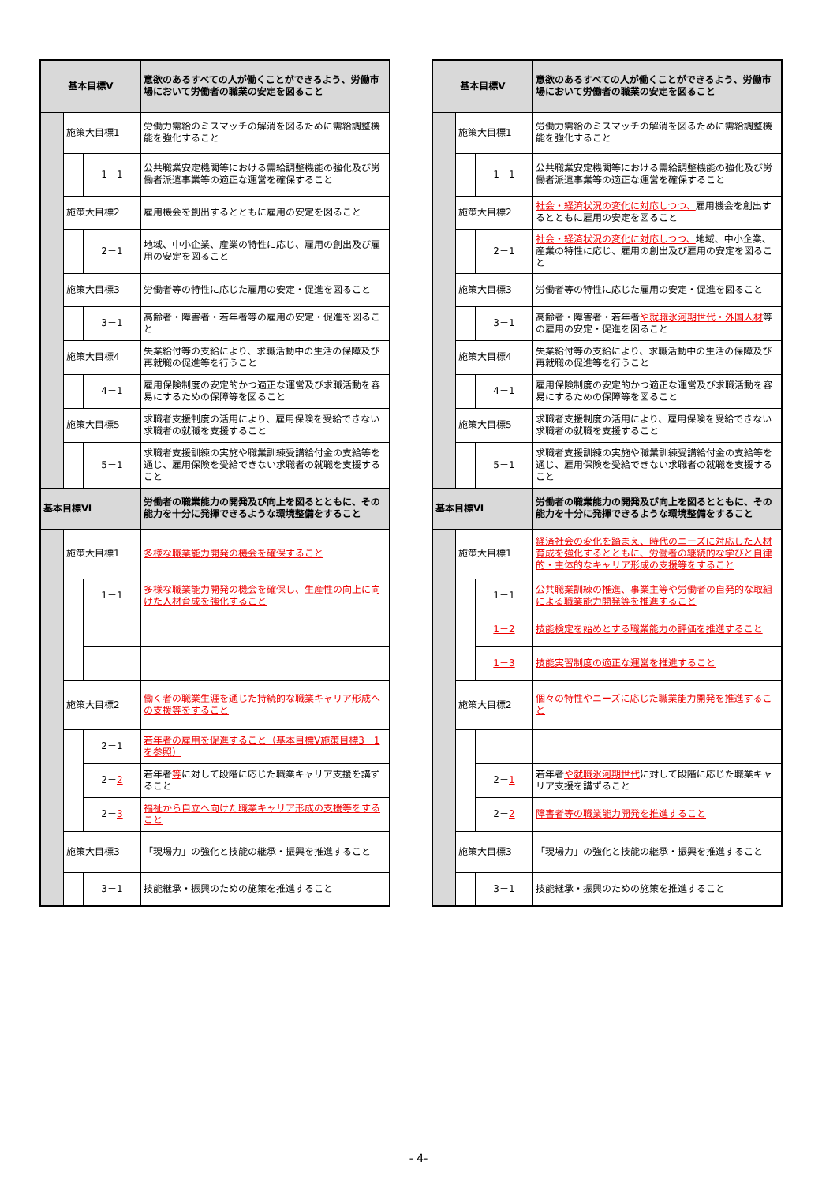| 基本目標Ⅴ | | | 意欲のあるすべての人が働くことができるよう、労働市場において労働者の職業の安定を図ること |
| | 施策大目標1 | | 労働力需給のミスマッチの解消を図るために需給調整機能を強化すること |
| | | 1－1 | 公共職業安定機関等における需給調整機能の強化及び労働者派遣事業等の適正な運営を確保すること |
| | 施策大目標2 | | 雇用機会を創出するとともに雇用の安定を図ること |
| | | 2－1 | 地域、中小企業、産業の特性に応じ、雇用の創出及び雇用の安定を図ること |
| | 施策大目標3 | | 労働者等の特性に応じた雇用の安定・促進を図ること |
| | | 3－1 | 高齢者・障害者・若年者等の雇用の安定・促進を図ること |
| | 施策大目標4 | | 失業給付等の支給により、求職活動中の生活の保障及び再就職の促進等を行うこと |
| | | 4－1 | 雇用保険制度の安定的かつ適正な運営及び求職活動を容易にするための保障等を図ること |
| | 施策大目標5 | | 求職者支援制度の活用により、雇用保険を受給できない求職者の就職を支援すること |
| | | 5－1 | 求職者支援訓練の実施や職業訓練受講給付金の支給等を通じ、雇用保険を受給できない求職者の就職を支援すること |
| 基本目標Ⅵ | | | 労働者の職業能力の開発及び向上を図るとともに、その能力を十分に発揮できるような環境整備をすること |
| | 施策大目標1 | | 多様な職業能力開発の機会を確保すること |
| | | 1－1 | 多様な職業能力開発の機会を確保し、生産性の向上に向けた人材育成を強化すること |
| | 施策大目標2 | | 働く者の職業生涯を通じた持続的な職業キャリア形成への支援等をすること |
| | | 2－1 | 若年者の雇用を促進すること（基本目標Ⅴ施策目標3－1を参照） |
| | | 2－ 2 | 若年者 等 に対して段階に応じた職業キャリア支援を講ずること |
| | | 2－ 3 | 福祉から自立へ向けた職業キャリア形成の支援等をすること |
| | 施策大目標3 | | 「現場力」の強化と技能の継承・振興を推進すること |
| | | 3－1 | 技能継承・振興のための施策を推進すること |
| 基本目標Ⅴ | | | 意欲のあるすべての人が働くことができるよう、労働市場において労働者の職業の安定を図ること |
| | 施策大目標1 | | 労働力需給のミスマッチの解消を図るために需給調整機能を強化すること |
| | | 1－1 | 公共職業安定機関等における需給調整機能の強化及び労働者派遣事業等の適正な運営を確保すること |
| | 施策大目標2 | | 社会・経済状況の変化に対応しつつ、 雇用機会を創出するとともに雇用の安定を図ること |
| | | 2－1 | 社会・経済状況の変化に対応しつつ、 地域、中小企業、産業の特性に応じ、雇用の創出及び雇用の安定を図ること |
| | 施策大目標3 | | 労働者等の特性に応じた雇用の安定・促進を図ること |
| | | 3－1 | 高齢者・障害者・若年者 や就職氷河期世代・外国人材 等の雇用の安定・促進を図ること |
| | 施策大目標4 | | 失業給付等の支給により、求職活動中の生活の保障及び再就職の促進等を行うこと |
| | | 4－1 | 雇用保険制度の安定的かつ適正な運営及び求職活動を容易にするための保障等を図ること |
| | 施策大目標5 | | 求職者支援制度の活用により、雇用保険を受給できない求職者の就職を支援すること |
| | | 5－1 | 求職者支援訓練の実施や職業訓練受講給付金の支給等を通じ、雇用保険を受給できない求職者の就職を支援すること |
| 基本目標Ⅵ | | | 労働者の職業能力の開発及び向上を図るとともに、その能力を十分に発揮できるような環境整備をすること |
| | 施策大目標1 | | 経済社会の変化を踏まえ、時代のニーズに対応した人材育成を強化するとともに、労働者の継続的な学びと自律的・主体的なキャリア形成の支援等をすること |
| | | 1－1 | 公共職業訓練の推進、事業主等や労働者の自発的な取組による職業能力開発等を推進すること |
| | | 1－2 | 技能検定を始めとする職業能力の評価を推進すること |
| | | 1－3 | 技能実習制度の適正な運営を推進すること |
| | 施策大目標2 | | 個々の特性やニーズに応じた職業能力開発を推進すること |
| | | 2－ 1 | 若年者 や就職氷河期世代 に対して段階に応じた職業キャリア支援を講ずること |
| | | 2－ 2 | 障害者等の職業能力開発を推進すること |
| | 施策大目標3 | | 「現場力」の強化と技能の継承・振興を推進すること |
| | | 3－1 | 技能継承・振興のための施策を推進すること |
- 4-